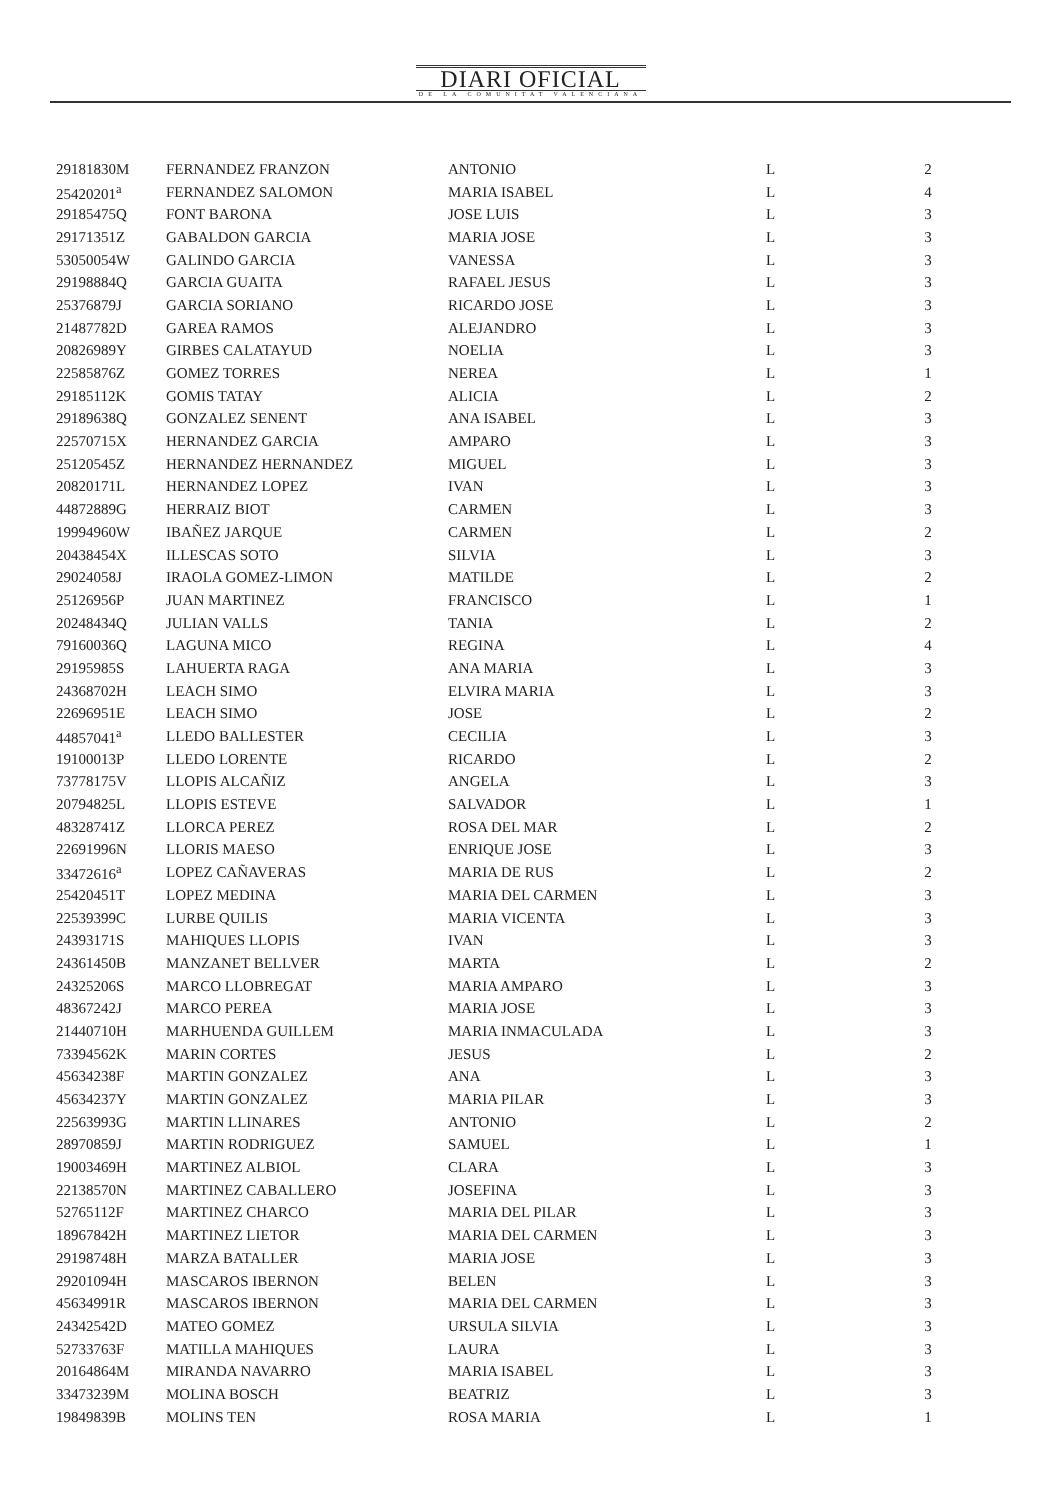DIARI OFICIAL
DE LA COMUNITAT VALENCIANA
| 29181830M | FERNANDEZ FRANZON | ANTONIO | L | 2 |
| 25420201<sup>a</sup> | FERNANDEZ SALOMON | MARIA ISABEL | L | 4 |
| 29185475Q | FONT BARONA | JOSE LUIS | L | 3 |
| 29171351Z | GABALDON GARCIA | MARIA JOSE | L | 3 |
| 53050054W | GALINDO GARCIA | VANESSA | L | 3 |
| 29198884Q | GARCIA GUAITA | RAFAEL JESUS | L | 3 |
| 25376879J | GARCIA SORIANO | RICARDO JOSE | L | 3 |
| 21487782D | GAREA RAMOS | ALEJANDRO | L | 3 |
| 20826989Y | GIRBES CALATAYUD | NOELIA | L | 3 |
| 22585876Z | GOMEZ TORRES | NEREA | L | 1 |
| 29185112K | GOMIS TATAY | ALICIA | L | 2 |
| 29189638Q | GONZALEZ SENENT | ANA ISABEL | L | 3 |
| 22570715X | HERNANDEZ GARCIA | AMPARO | L | 3 |
| 25120545Z | HERNANDEZ HERNANDEZ | MIGUEL | L | 3 |
| 20820171L | HERNANDEZ LOPEZ | IVAN | L | 3 |
| 44872889G | HERRAIZ BIOT | CARMEN | L | 3 |
| 19994960W | IBAÑEZ JARQUE | CARMEN | L | 2 |
| 20438454X | ILLESCAS SOTO | SILVIA | L | 3 |
| 29024058J | IRAOLA GOMEZ-LIMON | MATILDE | L | 2 |
| 25126956P | JUAN MARTINEZ | FRANCISCO | L | 1 |
| 20248434Q | JULIAN VALLS | TANIA | L | 2 |
| 79160036Q | LAGUNA MICO | REGINA | L | 4 |
| 29195985S | LAHUERTA RAGA | ANA MARIA | L | 3 |
| 24368702H | LEACH SIMO | ELVIRA MARIA | L | 3 |
| 22696951E | LEACH SIMO | JOSE | L | 2 |
| 44857041<sup>a</sup> | LLEDO BALLESTER | CECILIA | L | 3 |
| 19100013P | LLEDO LORENTE | RICARDO | L | 2 |
| 73778175V | LLOPIS ALCAÑIZ | ANGELA | L | 3 |
| 20794825L | LLOPIS ESTEVE | SALVADOR | L | 1 |
| 48328741Z | LLORCA PEREZ | ROSA DEL MAR | L | 2 |
| 22691996N | LLORIS MAESO | ENRIQUE JOSE | L | 3 |
| 33472616<sup>a</sup> | LOPEZ CAÑAVERAS | MARIA DE RUS | L | 2 |
| 25420451T | LOPEZ MEDINA | MARIA DEL CARMEN | L | 3 |
| 22539399C | LURBE QUILIS | MARIA VICENTA | L | 3 |
| 24393171S | MAHIQUES LLOPIS | IVAN | L | 3 |
| 24361450B | MANZANET BELLVER | MARTA | L | 2 |
| 24325206S | MARCO LLOBREGAT | MARIA AMPARO | L | 3 |
| 48367242J | MARCO PEREA | MARIA JOSE | L | 3 |
| 21440710H | MARHUENDA GUILLEM | MARIA INMACULADA | L | 3 |
| 73394562K | MARIN CORTES | JESUS | L | 2 |
| 45634238F | MARTIN GONZALEZ | ANA | L | 3 |
| 45634237Y | MARTIN GONZALEZ | MARIA PILAR | L | 3 |
| 22563993G | MARTIN LLINARES | ANTONIO | L | 2 |
| 28970859J | MARTIN RODRIGUEZ | SAMUEL | L | 1 |
| 19003469H | MARTINEZ ALBIOL | CLARA | L | 3 |
| 22138570N | MARTINEZ CABALLERO | JOSEFINA | L | 3 |
| 52765112F | MARTINEZ CHARCO | MARIA DEL PILAR | L | 3 |
| 18967842H | MARTINEZ LIETOR | MARIA DEL CARMEN | L | 3 |
| 29198748H | MARZA BATALLER | MARIA JOSE | L | 3 |
| 29201094H | MASCAROS IBERNON | BELEN | L | 3 |
| 45634991R | MASCAROS IBERNON | MARIA DEL CARMEN | L | 3 |
| 24342542D | MATEO GOMEZ | URSULA SILVIA | L | 3 |
| 52733763F | MATILLA MAHIQUES | LAURA | L | 3 |
| 20164864M | MIRANDA NAVARRO | MARIA ISABEL | L | 3 |
| 33473239M | MOLINA BOSCH | BEATRIZ | L | 3 |
| 19849839B | MOLINS TEN | ROSA MARIA | L | 1 |